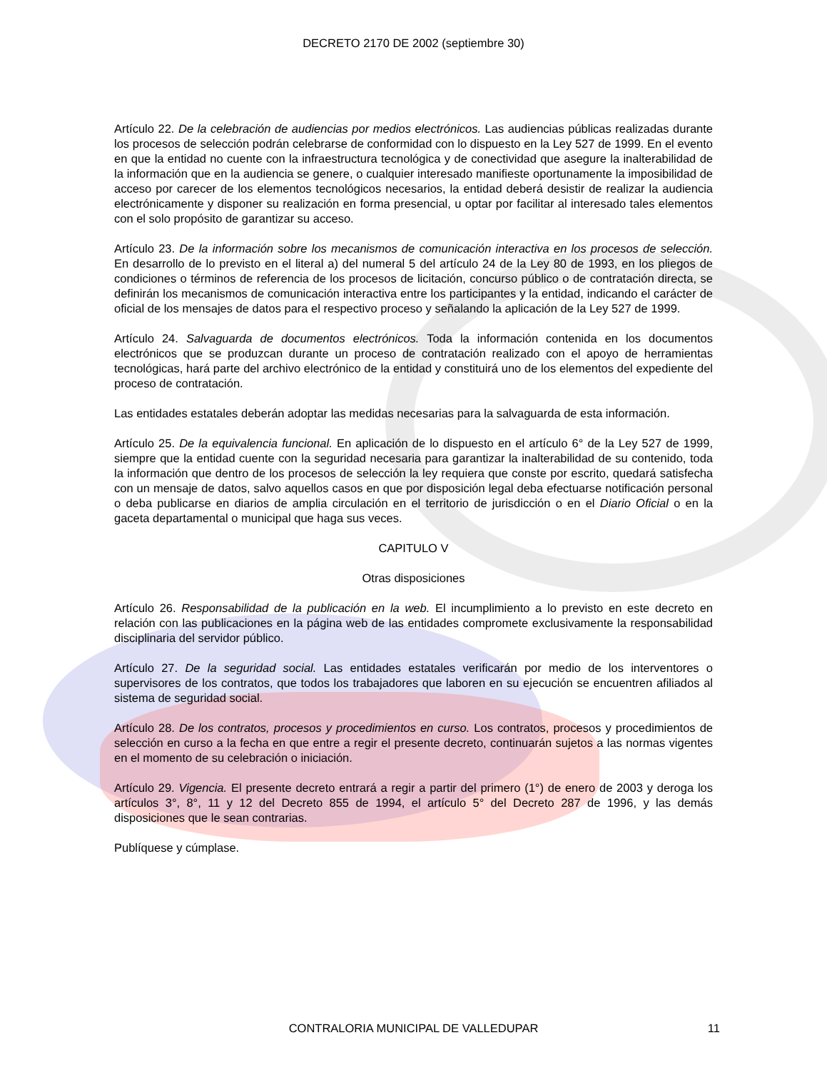DECRETO 2170 DE 2002 (septiembre 30)
Artículo 22. De la celebración de audiencias por medios electrónicos. Las audiencias públicas realizadas durante los procesos de selección podrán celebrarse de conformidad con lo dispuesto en la Ley 527 de 1999. En el evento en que la entidad no cuente con la infraestructura tecnológica y de conectividad que asegure la inalterabilidad de la información que en la audiencia se genere, o cualquier interesado manifieste oportunamente la imposibilidad de acceso por carecer de los elementos tecnológicos necesarios, la entidad deberá desistir de realizar la audiencia electrónicamente y disponer su realización en forma presencial, u optar por facilitar al interesado tales elementos con el solo propósito de garantizar su acceso.
Artículo 23. De la información sobre los mecanismos de comunicación interactiva en los procesos de selección. En desarrollo de lo previsto en el literal a) del numeral 5 del artículo 24 de la Ley 80 de 1993, en los pliegos de condiciones o términos de referencia de los procesos de licitación, concurso público o de contratación directa, se definirán los mecanismos de comunicación interactiva entre los participantes y la entidad, indicando el carácter de oficial de los mensajes de datos para el respectivo proceso y señalando la aplicación de la Ley 527 de 1999.
Artículo 24. Salvaguarda de documentos electrónicos. Toda la información contenida en los documentos electrónicos que se produzcan durante un proceso de contratación realizado con el apoyo de herramientas tecnológicas, hará parte del archivo electrónico de la entidad y constituirá uno de los elementos del expediente del proceso de contratación.
Las entidades estatales deberán adoptar las medidas necesarias para la salvaguarda de esta información.
Artículo 25. De la equivalencia funcional. En aplicación de lo dispuesto en el artículo 6° de la Ley 527 de 1999, siempre que la entidad cuente con la seguridad necesaria para garantizar la inalterabilidad de su contenido, toda la información que dentro de los procesos de selección la ley requiera que conste por escrito, quedará satisfecha con un mensaje de datos, salvo aquellos casos en que por disposición legal deba efectuarse notificación personal o deba publicarse en diarios de amplia circulación en el territorio de jurisdicción o en el Diario Oficial o en la gaceta departamental o municipal que haga sus veces.
CAPITULO V
Otras disposiciones
Artículo 26. Responsabilidad de la publicación en la web. El incumplimiento a lo previsto en este decreto en relación con las publicaciones en la página web de las entidades compromete exclusivamente la responsabilidad disciplinaria del servidor público.
Artículo 27. De la seguridad social. Las entidades estatales verificarán por medio de los interventores o supervisores de los contratos, que todos los trabajadores que laboren en su ejecución se encuentren afiliados al sistema de seguridad social.
Artículo 28. De los contratos, procesos y procedimientos en curso. Los contratos, procesos y procedimientos de selección en curso a la fecha en que entre a regir el presente decreto, continuarán sujetos a las normas vigentes en el momento de su celebración o iniciación.
Artículo 29. Vigencia. El presente decreto entrará a regir a partir del primero (1°) de enero de 2003 y deroga los artículos 3°, 8°, 11 y 12 del Decreto 855 de 1994, el artículo 5° del Decreto 287 de 1996, y las demás disposiciones que le sean contrarias.
Publíquese y cúmplase.
CONTRALORIA MUNICIPAL DE VALLEDUPAR
11